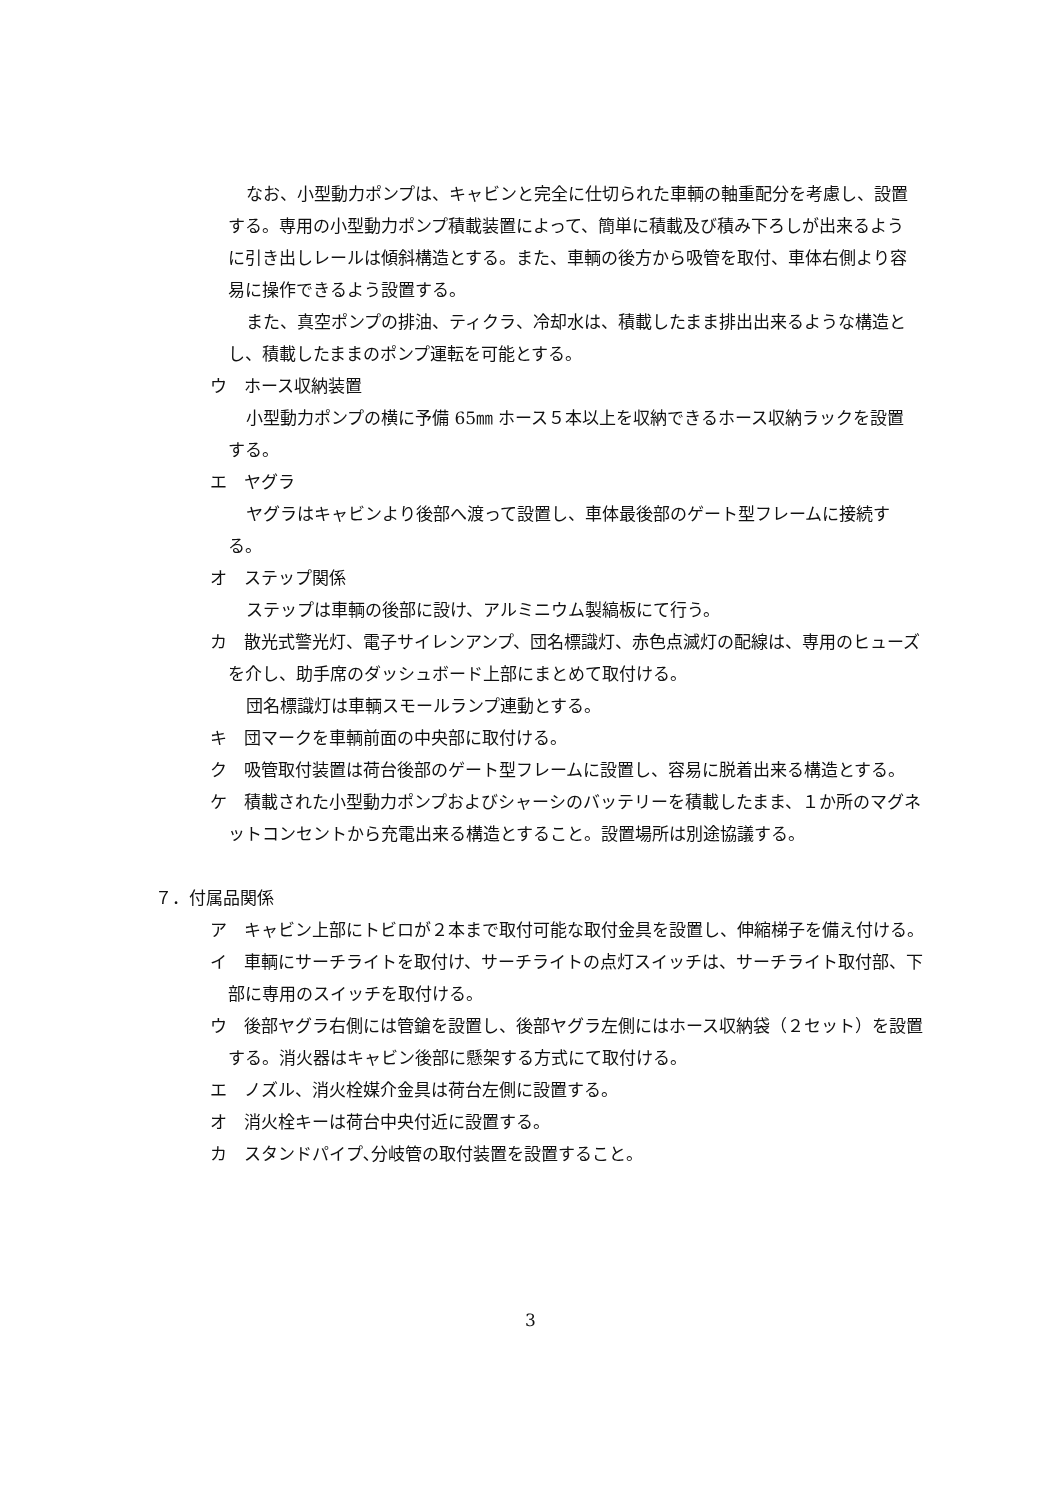なお、小型動力ポンプは、キャビンと完全に仕切られた車輌の軸重配分を考慮し、設置する。専用の小型動力ポンプ積載装置によって、簡単に積載及び積み下ろしが出来るように引き出しレールは傾斜構造とする。また、車輌の後方から吸管を取付、車体右側より容易に操作できるよう設置する。
また、真空ポンプの排油、ティクラ、冷却水は、積載したまま排出出来るような構造とし、積載したままのポンプ運転を可能とする。
ウ　ホース収納装置
小型動力ポンプの横に予備 65㎜ ホース５本以上を収納できるホース収納ラックを設置する。
エ　ヤグラ
ヤグラはキャビンより後部へ渡って設置し、車体最後部のゲート型フレームに接続する。
オ　ステップ関係
ステップは車輌の後部に設け、アルミニウム製縞板にて行う。
カ　散光式警光灯、電子サイレンアンプ、団名標識灯、赤色点滅灯の配線は、専用のヒューズを介し、助手席のダッシュボード上部にまとめて取付ける。
団名標識灯は車輌スモールランプ連動とする。
キ　団マークを車輌前面の中央部に取付ける。
ク　吸管取付装置は荷台後部のゲート型フレームに設置し、容易に脱着出来る構造とする。
ケ　積載された小型動力ポンプおよびシャーシのバッテリーを積載したまま、１か所のマグネットコンセントから充電出来る構造とすること。設置場所は別途協議する。
７．付属品関係
ア　キャビン上部にトビロが２本まで取付可能な取付金具を設置し、伸縮梯子を備え付ける。
イ　車輌にサーチライトを取付け、サーチライトの点灯スイッチは、サーチライト取付部、下部に専用のスイッチを取付ける。
ウ　後部ヤグラ右側には管鎗を設置し、後部ヤグラ左側にはホース収納袋（２セット）を設置する。消火器はキャビン後部に懸架する方式にて取付ける。
エ　ノズル、消火栓媒介金具は荷台左側に設置する。
オ　消火栓キーは荷台中央付近に設置する。
カ　スタンドパイプ､分岐管の取付装置を設置すること。
3